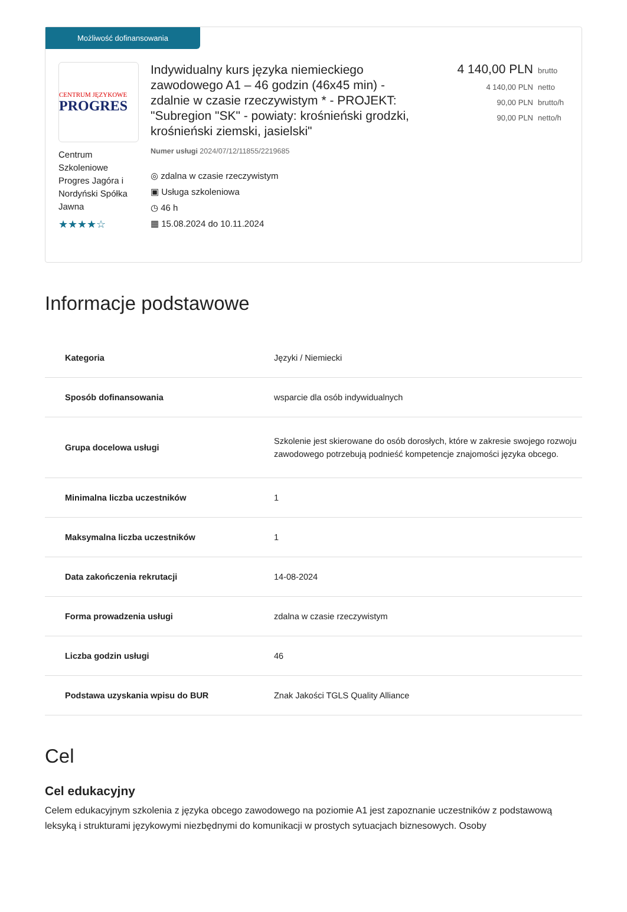Możliwość dofinansowania
CENTRUM JĘZYKOWE
PROGRES
Centrum Szkoleniowe Progres Jagóra i Nordyński Spółka Jawna
★★★★☆
Indywidualny kurs języka niemieckiego zawodowego A1 – 46 godzin (46x45 min) - zdalnie w czasie rzeczywistym * - PROJEKT: "Subregion "SK" - powiaty: krośnieński grodzki, krośnieński ziemski, jasielski"
Numer usługi 2024/07/12/11855/2219685
◎ zdalna w czasie rzeczywistym
▣ Usługa szkoleniowa
◷ 46 h
▦ 15.08.2024 do 10.11.2024
4 140,00 PLN brutto
4 140,00 PLN netto
90,00 PLN brutto/h
90,00 PLN netto/h
Informacje podstawowe
| Kategoria | Języki / Niemiecki |
| Sposób dofinansowania | wsparcie dla osób indywidualnych |
| Grupa docelowa usługi | Szkolenie jest skierowane do osób dorosłych, które w zakresie swojego rozwoju zawodowego potrzebują podnieść kompetencje znajomości języka obcego. |
| Minimalna liczba uczestników | 1 |
| Maksymalna liczba uczestników | 1 |
| Data zakończenia rekrutacji | 14-08-2024 |
| Forma prowadzenia usługi | zdalna w czasie rzeczywistym |
| Liczba godzin usługi | 46 |
| Podstawa uzyskania wpisu do BUR | Znak Jakości TGLS Quality Alliance |
Cel
Cel edukacyjny
Celem edukacyjnym szkolenia z języka obcego zawodowego na poziomie A1 jest zapoznanie uczestników z podstawową leksyką i strukturami językowymi niezbędnymi do komunikacji w prostych sytuacjach biznesowych. Osoby